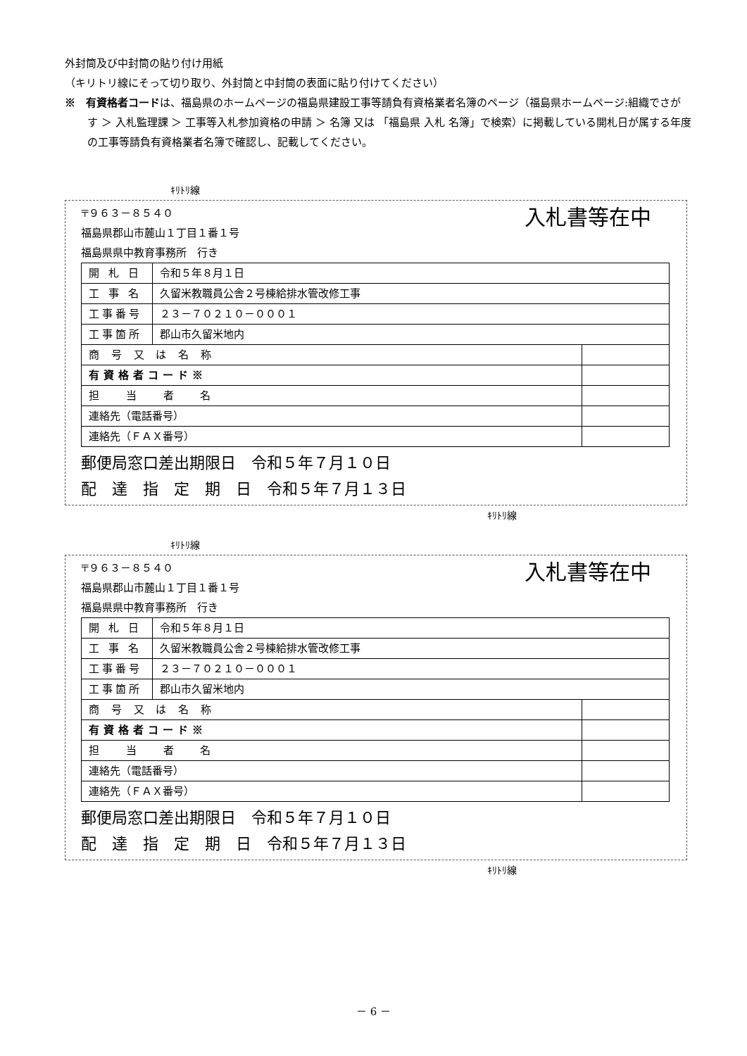外封筒及び中封筒の貼り付け用紙
（キリトリ線にそって切り取り、外封筒と中封筒の表面に貼り付けてください）
※　有資格者コードは、福島県のホームページの福島県建設工事等請負有資格業者名簿のページ（福島県ホームページ:組織でさがす ＞ 入札監理課 ＞ 工事等入札参加資格の申請 ＞ 名簿 又は 「福島県 入札 名簿」で検索）に掲載している開札日が属する年度の工事等請負有資格業者名簿で確認し、記載してください。
ｷﾘﾄﾘ線
〒９６３－８５４０
福島県郡山市麓山１丁目１番１号
福島県県中教育事務所　行き
入札書等在中
| 開 札 日 | 令和５年８月１日 | |
| 工 事 名 | 久留米教職員公舎２号棟給排水管改修工事 | |
| 工事番号 | ２３－７０２１０－０００１ | |
| 工事箇所 | 郡山市久留米地内 | |
| 商 号 又 は 名 称 | | |
| 有資格者コード※ | | |
| 担 当 者 名 | | |
| 連絡先（電話番号） | | |
| 連絡先（ＦＡＸ番号） | | |
郵便局窓口差出期限日　令和５年７月１０日
配　達　指　定　期　日　令和５年７月１３日
ｷﾘﾄﾘ線
ｷﾘﾄﾘ線
〒９６３－８５４０
福島県郡山市麓山１丁目１番１号
福島県県中教育事務所　行き
入札書等在中
| 開 札 日 | 令和５年８月１日 | |
| 工 事 名 | 久留米教職員公舎２号棟給排水管改修工事 | |
| 工事番号 | ２３－７０２１０－０００１ | |
| 工事箇所 | 郡山市久留米地内 | |
| 商 号 又 は 名 称 | | |
| 有資格者コード※ | | |
| 担 当 者 名 | | |
| 連絡先（電話番号） | | |
| 連絡先（ＦＡＸ番号） | | |
郵便局窓口差出期限日　令和５年７月１０日
配　達　指　定　期　日　令和５年７月１３日
ｷﾘﾄﾘ線
－ 6 －